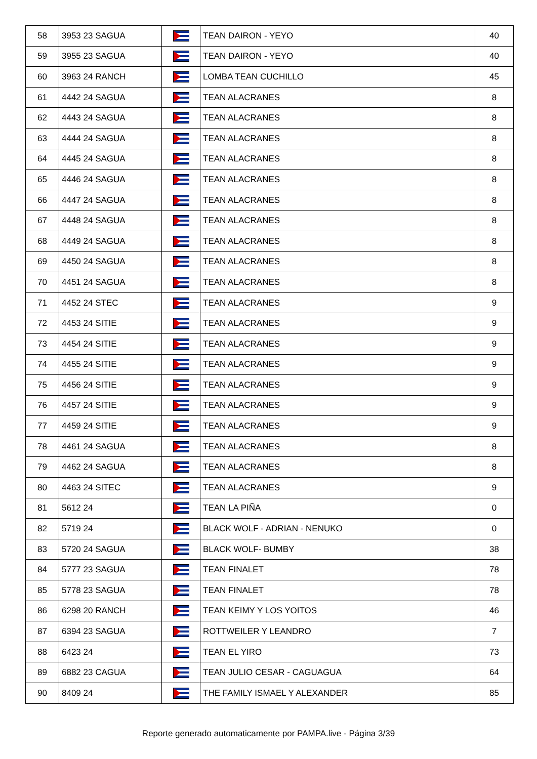| 58 | 3953 23 SAGUA | | TEAN DAIRON - YEYO | 40 |
| 59 | 3955 23 SAGUA | | TEAN DAIRON - YEYO | 40 |
| 60 | 3963 24 RANCH | | LOMBA TEAN CUCHILLO | 45 |
| 61 | 4442 24 SAGUA | | TEAN ALACRANES | 8 |
| 62 | 4443 24 SAGUA | | TEAN ALACRANES | 8 |
| 63 | 4444 24 SAGUA | | TEAN ALACRANES | 8 |
| 64 | 4445 24 SAGUA | | TEAN ALACRANES | 8 |
| 65 | 4446 24 SAGUA | | TEAN ALACRANES | 8 |
| 66 | 4447 24 SAGUA | | TEAN ALACRANES | 8 |
| 67 | 4448 24 SAGUA | | TEAN ALACRANES | 8 |
| 68 | 4449 24 SAGUA | | TEAN ALACRANES | 8 |
| 69 | 4450 24 SAGUA | | TEAN ALACRANES | 8 |
| 70 | 4451 24 SAGUA | | TEAN ALACRANES | 8 |
| 71 | 4452 24 STEC | | TEAN ALACRANES | 9 |
| 72 | 4453 24 SITIE | | TEAN ALACRANES | 9 |
| 73 | 4454 24 SITIE | | TEAN ALACRANES | 9 |
| 74 | 4455 24 SITIE | | TEAN ALACRANES | 9 |
| 75 | 4456 24 SITIE | | TEAN ALACRANES | 9 |
| 76 | 4457 24 SITIE | | TEAN ALACRANES | 9 |
| 77 | 4459 24 SITIE | | TEAN ALACRANES | 9 |
| 78 | 4461 24 SAGUA | | TEAN ALACRANES | 8 |
| 79 | 4462 24 SAGUA | | TEAN ALACRANES | 8 |
| 80 | 4463 24 SITEC | | TEAN ALACRANES | 9 |
| 81 | 5612 24 | | TEAN LA PIÑA | 0 |
| 82 | 5719 24 | | BLACK WOLF - ADRIAN - NENUKO | 0 |
| 83 | 5720 24 SAGUA | | BLACK WOLF- BUMBY | 38 |
| 84 | 5777 23 SAGUA | | TEAN FINALET | 78 |
| 85 | 5778 23 SAGUA | | TEAN FINALET | 78 |
| 86 | 6298 20 RANCH | | TEAN KEIMY Y LOS YOITOS | 46 |
| 87 | 6394 23 SAGUA | | ROTTWEILER Y LEANDRO | 7 |
| 88 | 6423 24 | | TEAN EL YIRO | 73 |
| 89 | 6882 23 CAGUA | | TEAN JULIO CESAR - CAGUAGUA | 64 |
| 90 | 8409 24 | | THE FAMILY ISMAEL Y ALEXANDER | 85 |
Reporte generado automaticamente por PAMPA.live - Página 3/39